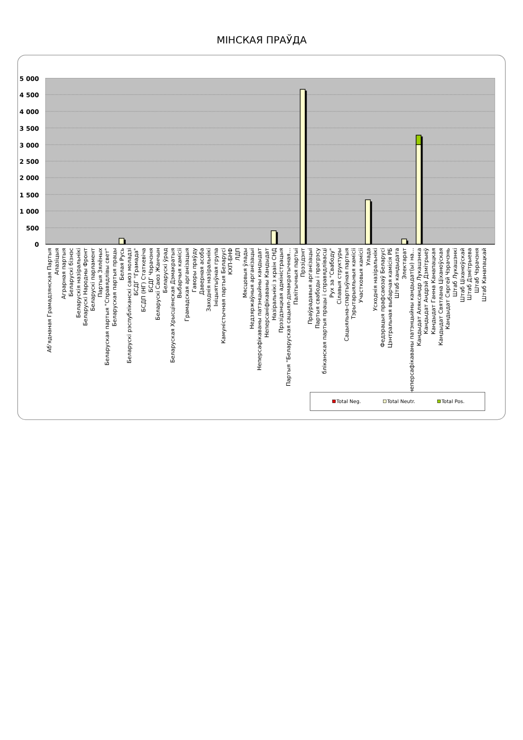МІНСКАЯ ПРАЎДА
5 000
4 500
4 000
3 500
3 000
2 500
2 000
1 500
1 000
500
0
Аб'яднаная Грамадзянская Партыя
Апазіцыя
Аграрная партыя
Беларускі бізнэс
Беларускія назіральнікі
Беларускі Народны Фронт
Беларускі парламент
Партыя Зялёных
Беларуская партыя "Справядлівы свет"
Беларуская партыя працы
Белая Русь
Беларускі рэспубліканскі саюз моладзі
БСДГ "Грамада"
БСДП (НГ) Статкевіча
БСДГ Чэрачэня
Беларускі Саюз Жанчын
Беларускі ўрад
Беларуская Хрысціянская Дэмакратыя
Выбарчыя камісіі
Грамадская арганізацыя
Гаворы праўду
Даверная асоба
Заходнія назіральнікі
Ініцыятыўная група
Камуністычная партыя Беларусі
КХП-БНФ
ЛДП
Мясцовыя ўлады
Недзяржаўныя арганізацыі
Неперсафікаваны патэнцыйны кандыдат
Неперсаніфікаваны Кандыдат
Назіральнікі з краін СНД
Прэзідэнцкая адміністрацыя
Партыя "Беларуская сацыял-дэмакратычная…
Палітычныя партыі
Прэзідэнт
Праўрадавыя арганізацыі
Партыя свабоды і прагрэсу
бліканская партыя працы і справядлівасці
Рух за "Свабоду"
Сілавыя структуры
Сацыяльна-спартыўная партыя
Тэрытарыяльныя камісіі
Участковыя камісіі
Улада
Усходнія назіральнікі
Федэрацыя прафсаюзаў Беларусі
Цэнтральная выбарчая камісія РБ
Штаб кандыдата
Электарат
неперсафікаваны патэнцыйны кандыдат(ы) на…
Кандыдат Аляксандр Лукашэнка
Кандыдат Андрэй Дзмітрыеў
Кандыдат Ганна Канапацкая
Кандыдат Святлана Ціханоўская
Кандыдат Сяргей Чэрачэнь
Штаб Лукашэнкі
Штаб Ціханоўскай
Штаб Дзмітрыева
Штаб Чэрачэня
Штаб Канапацкай
Total Neg.
Total Neutr.
Total Pos.